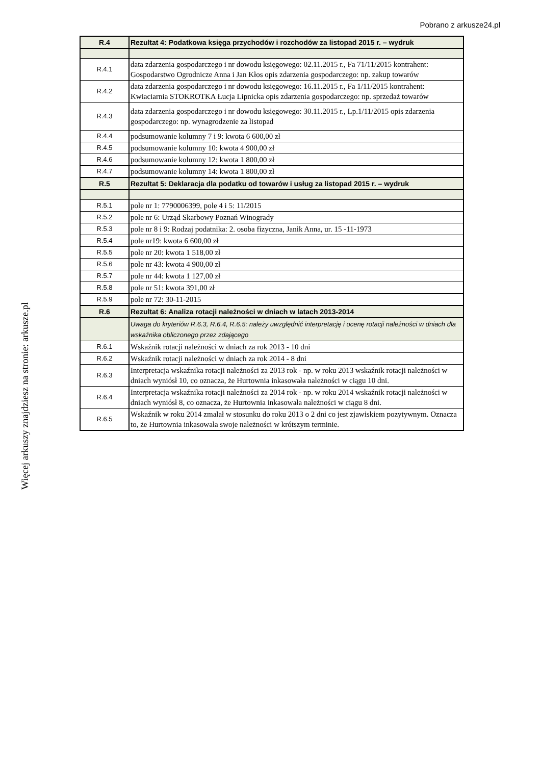Pobrano z arkusze24.pl
Więcej arkuszy znajdziesz na stronie: arkusze.pl
| R.4 | Rezultat 4: Podatkowa księga przychodów i rozchodów za listopad 2015 r. – wydruk |
| R.4.1 | data zdarzenia gospodarczego i nr dowodu księgowego: 02.11.2015 r., Fa 71/11/2015 kontrahent: Gospodarstwo Ogrodnicze Anna i Jan Kłos opis zdarzenia gospodarczego: np. zakup towarów |
| R.4.2 | data zdarzenia gospodarczego i nr dowodu księgowego: 16.11.2015 r., Fa 1/11/2015 kontrahent: Kwiaciarnia STOKROTKA Łucja Lipnicka opis zdarzenia gospodarczego: np. sprzedaż towarów |
| R.4.3 | data zdarzenia gospodarczego i nr dowodu księgowego: 30.11.2015 r., Lp.1/11/2015 opis zdarzenia gospodarczego: np. wynagrodzenie za listopad |
| R.4.4 | podsumowanie kolumny 7 i 9: kwota 6 600,00 zł |
| R.4.5 | podsumowanie kolumny 10: kwota 4 900,00 zł |
| R.4.6 | podsumowanie kolumny 12: kwota 1 800,00 zł |
| R.4.7 | podsumowanie kolumny 14: kwota 1 800,00 zł |
| R.5 | Rezultat 5: Deklaracja dla podatku od towarów i usług za listopad 2015 r. – wydruk |
| R.5.1 | pole nr 1: 7790006399, pole 4 i 5: 11/2015 |
| R.5.2 | pole nr 6: Urząd Skarbowy Poznań Winogrady |
| R.5.3 | pole nr 8 i 9: Rodzaj podatnika: 2. osoba fizyczna, Janik Anna, ur. 15 -11-1973 |
| R.5.4 | pole nr19: kwota 6 600,00 zł |
| R.5.5 | pole nr 20: kwota 1 518,00 zł |
| R.5.6 | pole nr 43: kwota 4 900,00 zł |
| R.5.7 | pole nr 44: kwota 1 127,00 zł |
| R.5.8 | pole nr 51: kwota 391,00 zł |
| R.5.9 | pole nr 72: 30-11-2015 |
| R.6 | Rezultat 6: Analiza rotacji należności w dniach w latach 2013-2014 |
| | Uwaga do kryteriów R.6.3, R.6.4, R.6.5: należy uwzględnić interpretację i ocenę rotacji należności w dniach dla wskaźnika obliczonego przez zdającego |
| R.6.1 | Wskaźnik rotacji należności w dniach za rok 2013 - 10 dni |
| R.6.2 | Wskaźnik rotacji należności w dniach za rok 2014 - 8 dni |
| R.6.3 | Interpretacja wskaźnika rotacji należności za 2013 rok - np. w roku 2013 wskaźnik rotacji należności w dniach wyniósł 10, co oznacza, że Hurtownia inkasowała należności w ciągu 10 dni. |
| R.6.4 | Interpretacja wskaźnika rotacji należności za 2014 rok - np. w roku 2014 wskaźnik rotacji należności w dniach wyniósł 8, co oznacza, że Hurtownia inkasowała należności w ciągu 8 dni. |
| R.6.5 | Wskaźnik w roku 2014 zmalał w stosunku do roku 2013 o 2 dni co jest zjawiskiem pozytywnym. Oznacza to, że Hurtownia inkasowała swoje należności w krótszym terminie. |